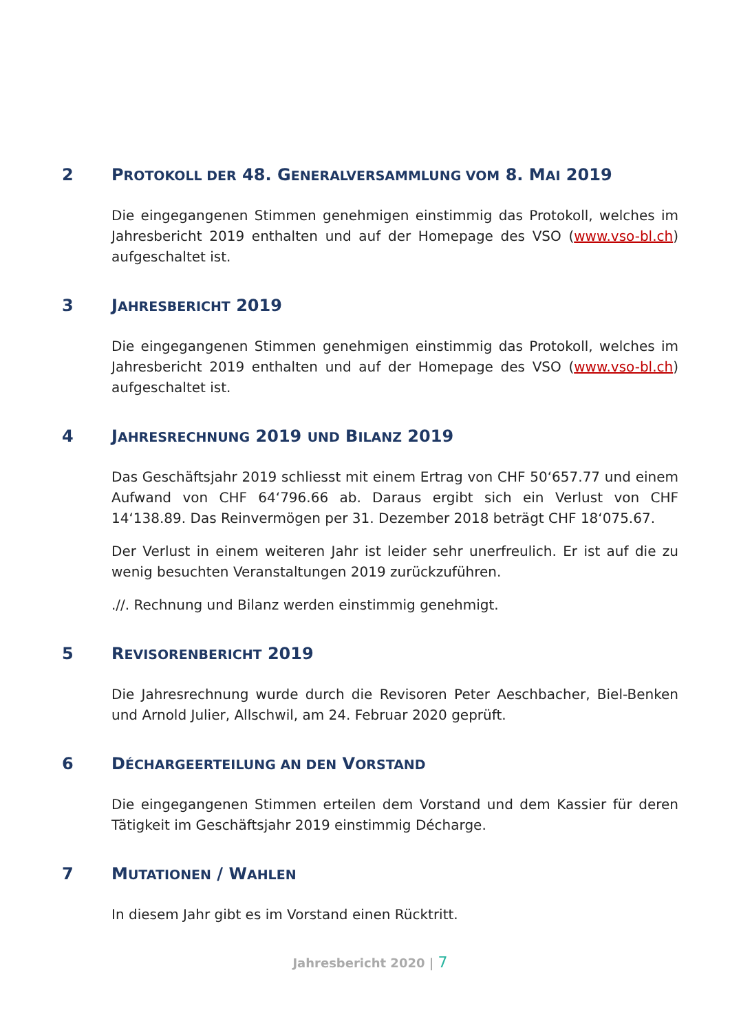2 PROTOKOLL DER 48. GENERALVERSAMMLUNG VOM 8. MAI 2019
Die eingegangenen Stimmen genehmigen einstimmig das Protokoll, welches im Jahresbericht 2019 enthalten und auf der Homepage des VSO (www.vso-bl.ch) aufgeschaltet ist.
3 JAHRESBERICHT 2019
Die eingegangenen Stimmen genehmigen einstimmig das Protokoll, welches im Jahresbericht 2019 enthalten und auf der Homepage des VSO (www.vso-bl.ch) aufgeschaltet ist.
4 JAHRESRECHNUNG 2019 UND BILANZ 2019
Das Geschäftsjahr 2019 schliesst mit einem Ertrag von CHF 50‘657.77 und einem Aufwand von CHF 64‘796.66 ab. Daraus ergibt sich ein Verlust von CHF 14‘138.89. Das Reinvermögen per 31. Dezember 2018 beträgt CHF 18‘075.67.
Der Verlust in einem weiteren Jahr ist leider sehr unerfreulich. Er ist auf die zu wenig besuchten Veranstaltungen 2019 zurückzuführen.
.//. Rechnung und Bilanz werden einstimmig genehmigt.
5 REVISORENBERICHT 2019
Die Jahresrechnung wurde durch die Revisoren Peter Aeschbacher, Biel-Benken und Arnold Julier, Allschwil, am 24. Februar 2020 geprüft.
6 DÉCHARGEERTEILUNG AN DEN VORSTAND
Die eingegangenen Stimmen erteilen dem Vorstand und dem Kassier für deren Tätigkeit im Geschäftsjahr 2019 einstimmig Décharge.
7 MUTATIONEN / WAHLEN
In diesem Jahr gibt es im Vorstand einen Rücktritt.
Jahresbericht 2020 | 7